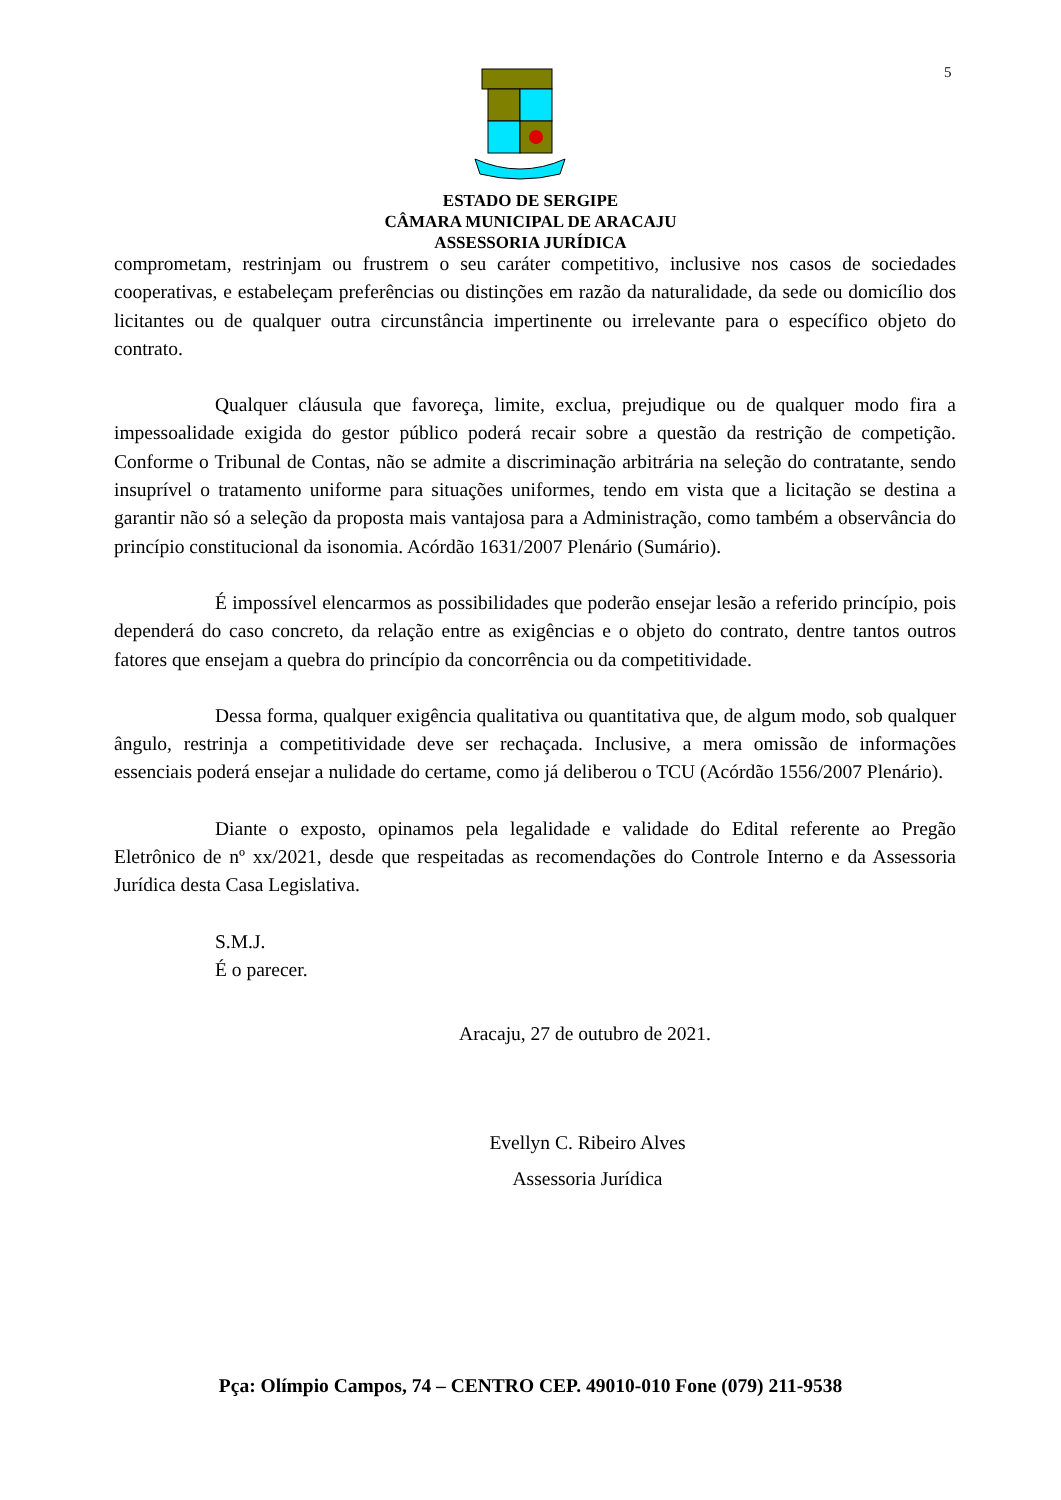5
ESTADO DE SERGIPE
CÂMARA MUNICIPAL DE ARACAJU
ASSESSORIA JURÍDICA
comprometam, restrinjam ou frustrem o seu caráter competitivo, inclusive nos casos de sociedades cooperativas, e estabeleçam preferências ou distinções em razão da naturalidade, da sede ou domicílio dos licitantes ou de qualquer outra circunstância impertinente ou irrelevante para o específico objeto do contrato.
Qualquer cláusula que favoreça, limite, exclua, prejudique ou de qualquer modo fira a impessoalidade exigida do gestor público poderá recair sobre a questão da restrição de competição. Conforme o Tribunal de Contas, não se admite a discriminação arbitrária na seleção do contratante, sendo insuprível o tratamento uniforme para situações uniformes, tendo em vista que a licitação se destina a garantir não só a seleção da proposta mais vantajosa para a Administração, como também a observância do princípio constitucional da isonomia. Acórdão 1631/2007 Plenário (Sumário).
É impossível elencarmos as possibilidades que poderão ensejar lesão a referido princípio, pois dependerá do caso concreto, da relação entre as exigências e o objeto do contrato, dentre tantos outros fatores que ensejam a quebra do princípio da concorrência ou da competitividade.
Dessa forma, qualquer exigência qualitativa ou quantitativa que, de algum modo, sob qualquer ângulo, restrinja a competitividade deve ser rechaçada. Inclusive, a mera omissão de informações essenciais poderá ensejar a nulidade do certame, como já deliberou o TCU (Acórdão 1556/2007 Plenário).
Diante o exposto, opinamos pela legalidade e validade do Edital referente ao Pregão Eletrônico de nº xx/2021, desde que respeitadas as recomendações do Controle Interno e da Assessoria Jurídica desta Casa Legislativa.
S.M.J.
É o parecer.
Aracaju, 27 de outubro de 2021.
Evellyn C. Ribeiro Alves
Assessoria Jurídica
Pça: Olímpio Campos, 74 – CENTRO CEP. 49010-010 Fone (079) 211-9538